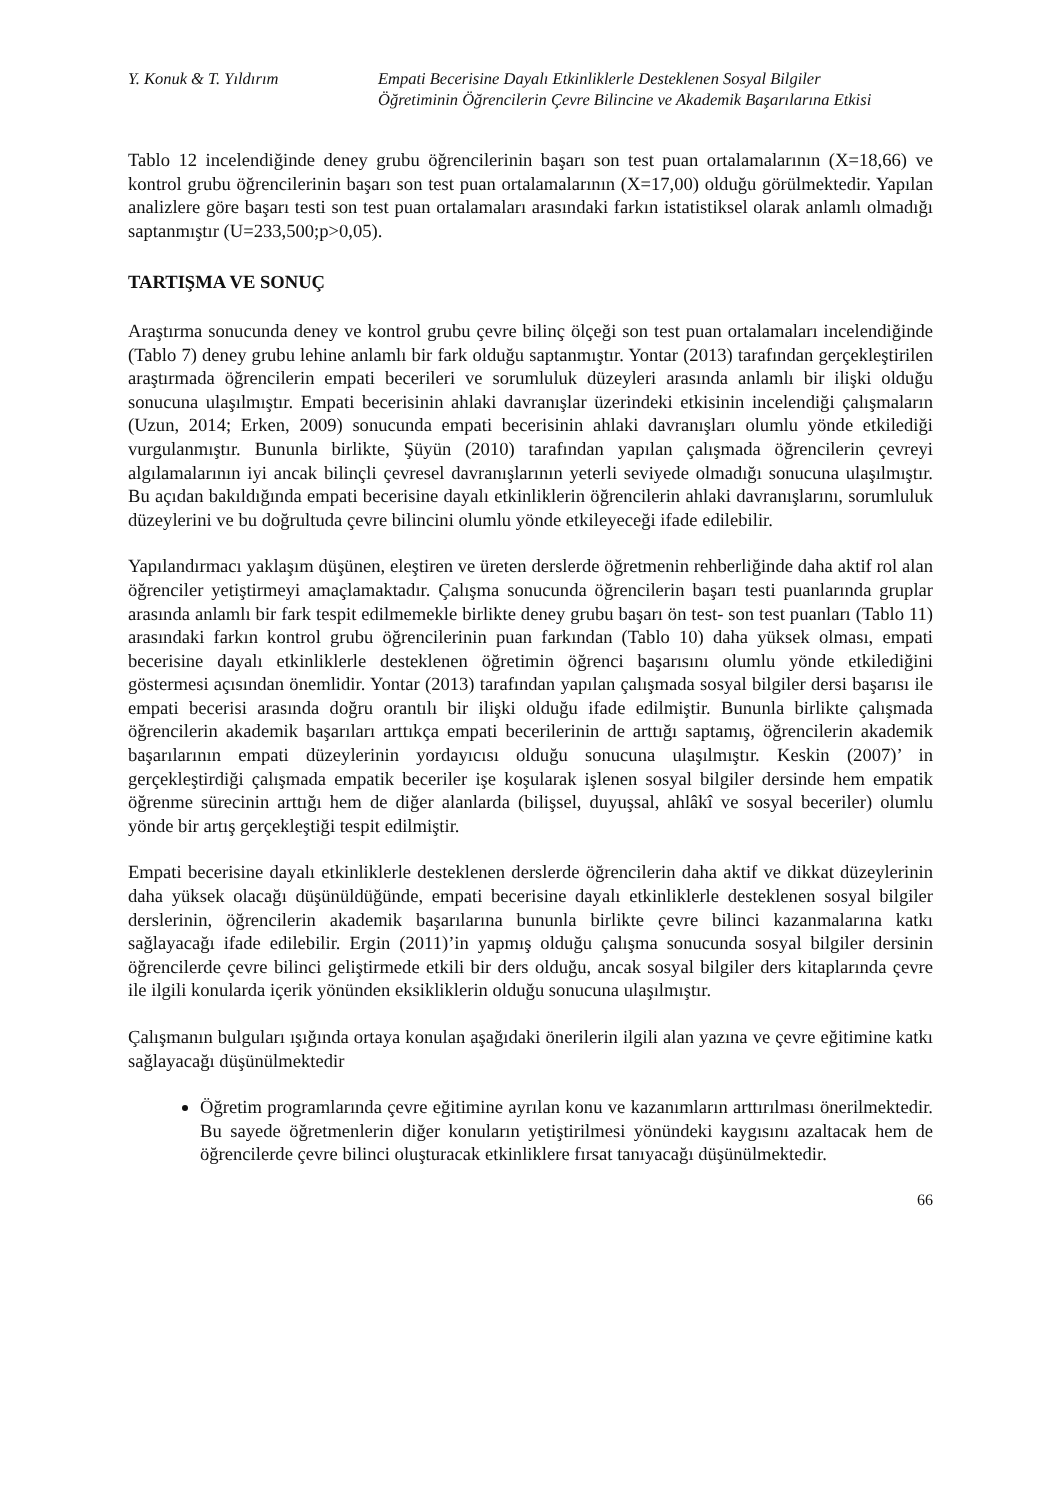Y. Konuk & T. Yıldırım Empati Becerisine Dayalı Etkinliklerle Desteklenen Sosyal Bilgiler
Öğretiminin Öğrencilerin Çevre Bilincine ve Akademik Başarılarına Etkisi
Tablo 12 incelendiğinde deney grubu öğrencilerinin başarı son test puan ortalamalarının (X=18,66) ve kontrol grubu öğrencilerinin başarı son test puan ortalamalarının (X=17,00) olduğu görülmektedir. Yapılan analizlere göre başarı testi son test puan ortalamaları arasındaki farkın istatistiksel olarak anlamlı olmadığı saptanmıştır (U=233,500;p>0,05).
TARTIŞMA VE SONUÇ
Araştırma sonucunda deney ve kontrol grubu çevre bilinç ölçeği son test puan ortalamaları incelendiğinde (Tablo 7) deney grubu lehine anlamlı bir fark olduğu saptanmıştır. Yontar (2013) tarafından gerçekleştirilen araştırmada öğrencilerin empati becerileri ve sorumluluk düzeyleri arasında anlamlı bir ilişki olduğu sonucuna ulaşılmıştır. Empati becerisinin ahlaki davranışlar üzerindeki etkisinin incelendiği çalışmaların (Uzun, 2014; Erken, 2009) sonucunda empati becerisinin ahlaki davranışları olumlu yönde etkilediği vurgulanmıştır. Bununla birlikte, Şüyün (2010) tarafından yapılan çalışmada öğrencilerin çevreyi algılamalarının iyi ancak bilinçli çevresel davranışlarının yeterli seviyede olmadığı sonucuna ulaşılmıştır. Bu açıdan bakıldığında empati becerisine dayalı etkinliklerin öğrencilerin ahlaki davranışlarını, sorumluluk düzeylerini ve bu doğrultuda çevre bilincini olumlu yönde etkileyeceği ifade edilebilir.
Yapılandırmacı yaklaşım düşünen, eleştiren ve üreten derslerde öğretmenin rehberliğinde daha aktif rol alan öğrenciler yetiştirmeyi amaçlamaktadır. Çalışma sonucunda öğrencilerin başarı testi puanlarında gruplar arasında anlamlı bir fark tespit edilmemekle birlikte deney grubu başarı ön test- son test puanları (Tablo 11) arasındaki farkın kontrol grubu öğrencilerinin puan farkından (Tablo 10) daha yüksek olması, empati becerisine dayalı etkinliklerle desteklenen öğretimin öğrenci başarısını olumlu yönde etkilediğini göstermesi açısından önemlidir. Yontar (2013) tarafından yapılan çalışmada sosyal bilgiler dersi başarısı ile empati becerisi arasında doğru orantılı bir ilişki olduğu ifade edilmiştir. Bununla birlikte çalışmada öğrencilerin akademik başarıları arttıkça empati becerilerinin de arttığı saptamış, öğrencilerin akademik başarılarının empati düzeylerinin yordayıcısı olduğu sonucuna ulaşılmıştır. Keskin (2007)’ in gerçekleştirdiği çalışmada empatik beceriler işe koşularak işlenen sosyal bilgiler dersinde hem empatik öğrenme sürecinin arttığı hem de diğer alanlarda (bilişsel, duyuşsal, ahlâkî ve sosyal beceriler) olumlu yönde bir artış gerçekleştiği tespit edilmiştir.
Empati becerisine dayalı etkinliklerle desteklenen derslerde öğrencilerin daha aktif ve dikkat düzeylerinin daha yüksek olacağı düşünüldüğünde, empati becerisine dayalı etkinliklerle desteklenen sosyal bilgiler derslerinin, öğrencilerin akademik başarılarına bununla birlikte çevre bilinci kazanmalarına katkı sağlayacağı ifade edilebilir. Ergin (2011)’in yapmış olduğu çalışma sonucunda sosyal bilgiler dersinin öğrencilerde çevre bilinci geliştirmede etkili bir ders olduğu, ancak sosyal bilgiler ders kitaplarında çevre ile ilgili konularda içerik yönünden eksikliklerin olduğu sonucuna ulaşılmıştır.
Çalışmanın bulguları ışığında ortaya konulan aşağıdaki önerilerin ilgili alan yazına ve çevre eğitimine katkı sağlayacağı düşünülmektedir
Öğretim programlarında çevre eğitimine ayrılan konu ve kazanımların arttırılması önerilmektedir. Bu sayede öğretmenlerin diğer konuların yetiştirilmesi yönündeki kaygısını azaltacak hem de öğrencilerde çevre bilinci oluşturacak etkinliklere fırsat tanıyacağı düşünülmektedir.
66